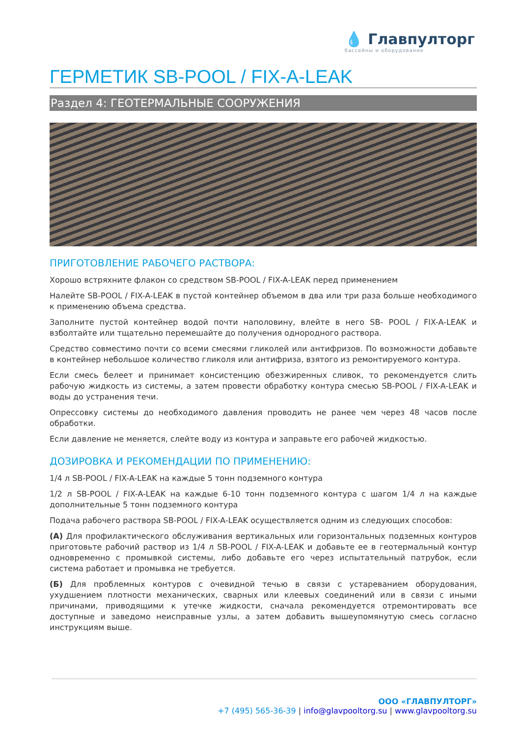💧 Главпултopг
бассейны и оборудование
ГЕРМЕТИК SB-POOL / FIX-A-LEAK
Раздел 4: ГЕОТЕРМАЛЬНЫЕ СООРУЖЕНИЯ
ПРИГОТОВЛЕНИЕ РАБОЧЕГО РАСТВОРА:
Хорошо встряхните флакон со средством SB-POOL / FIX-A-LEAK перед применением
Налейте SB-POOL / FIX-A-LEAK в пустой контейнер объемом в два или три раза больше необходимого к применению объема средства.
Заполните пустой контейнер водой почти наполовину, влейте в него SB- POOL / FIX-A-LEAK и взболтайте или тщательно перемешайте до получения однородного раствора.
Средство совместимо почти со всеми смесями гликолей или антифризов. По возможности добавьте в контейнер небольшое количество гликоля или антифриза, взятого из ремонтируемого контура.
Если смесь белеет и принимает консистенцию обезжиренных сливок, то рекомендуется слить рабочую жидкость из системы, а затем провести обработку контура смесью SB-POOL / FIX-A-LEAK и воды до устранения течи.
Опрессовку системы до необходимого давления проводить не ранее чем через 48 часов после обработки.
Если давление не меняется, слейте воду из контура и заправьте его рабочей жидкостью.
ДОЗИРОВКА И РЕКОМЕНДАЦИИ ПО ПРИМЕНЕНИЮ:
1/4 л SB-POOL / FIX-A-LEAK на каждые 5 тонн подземного контура
1/2 л SB-POOL / FIX-A-LEAK на каждые 6-10 тонн подземного контура с шагом 1/4 л на каждые дополнительные 5 тонн подземного контура
Подача рабочего раствора SB-POOL / FIX-A-LEAK осуществляется одним из следующих способов:
(А) Для профилактического обслуживания вертикальных или горизонтальных подземных контуров приготовьте рабочий раствор из 1/4 л SB-POOL / FIX-A-LEAK и добавьте ее в геотермальный контур одновременно с промывкой системы, либо добавьте его через испытательный патрубок, если система работает и промывка не требуется.
(Б) Для проблемных контуров с очевидной течью в связи с устареванием оборудования, ухудшением плотности механических, сварных или клеевых соединений или в связи с иными причинами, приводящими к утечке жидкости, сначала рекомендуется отремонтировать все доступные и заведомо неисправные узлы, а затем добавить вышеупомянутую смесь согласно инструкциям выше.
ООО «ГЛАВПУЛТОРГ»
+7 (495) 565-36-39 | info@glavpooltorg.su | www.glavpooltorg.su